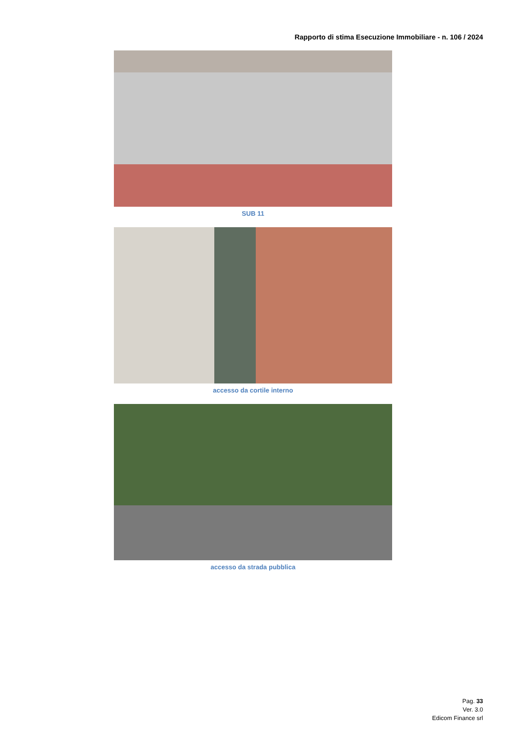Rapporto di stima Esecuzione Immobiliare - n. 106 / 2024
SUB 11
accesso da cortile interno
accesso da strada pubblica
Pag. 33
Ver. 3.0
Edicom Finance srl